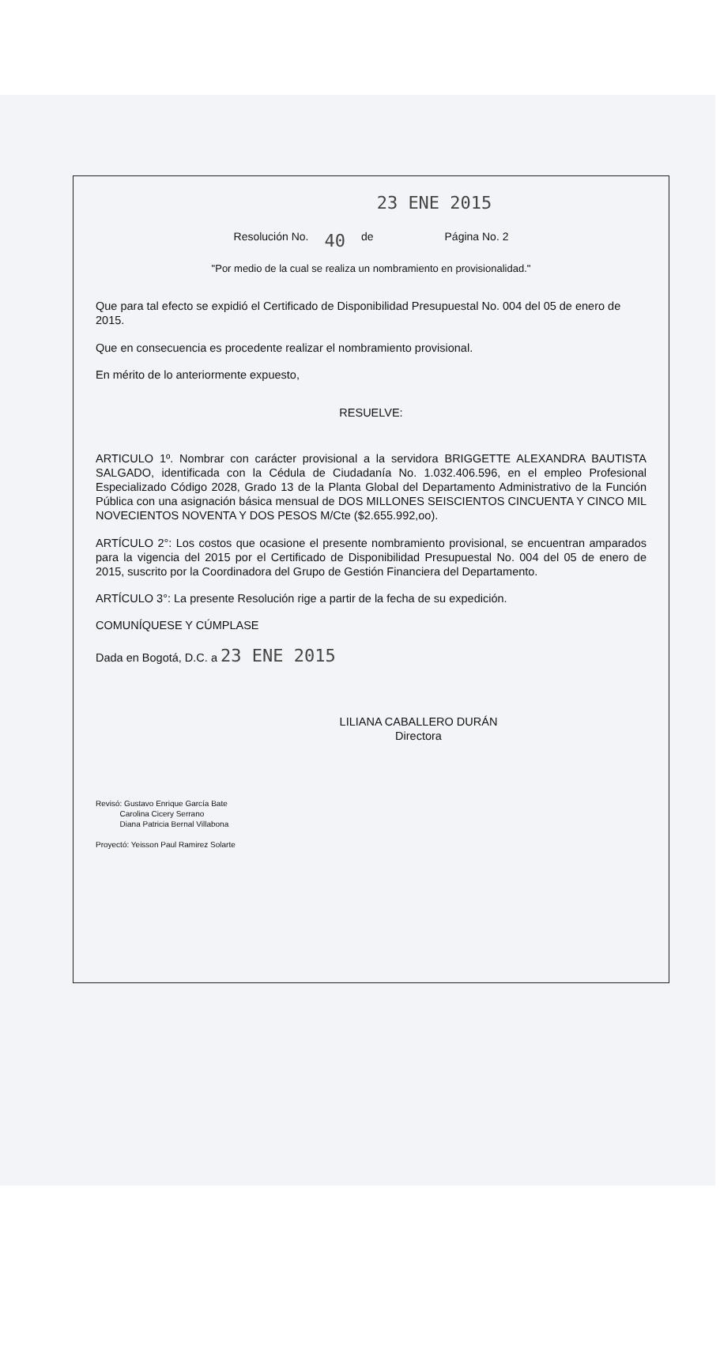23 ENE 2015
Resolución No. 40 de Página No. 2
"Por medio de la cual se realiza un nombramiento en provisionalidad."
Que para tal efecto se expidió el Certificado de Disponibilidad Presupuestal No. 004 del 05 de enero de 2015.
Que en consecuencia es procedente realizar el nombramiento provisional.
En mérito de lo anteriormente expuesto,
RESUELVE:
ARTICULO 1º. Nombrar con carácter provisional a la servidora BRIGGETTE ALEXANDRA BAUTISTA SALGADO, identificada con la Cédula de Ciudadanía No. 1.032.406.596, en el empleo Profesional Especializado Código 2028, Grado 13 de la Planta Global del Departamento Administrativo de la Función Pública con una asignación básica mensual de DOS MILLONES SEISCIENTOS CINCUENTA Y CINCO MIL NOVECIENTOS NOVENTA Y DOS PESOS M/Cte ($2.655.992,oo).
ARTÍCULO 2°: Los costos que ocasione el presente nombramiento provisional, se encuentran amparados para la vigencia del 2015 por el Certificado de Disponibilidad Presupuestal No. 004 del 05 de enero de 2015, suscrito por la Coordinadora del Grupo de Gestión Financiera del Departamento.
ARTÍCULO 3°: La presente Resolución rige a partir de la fecha de su expedición.
COMUNÍQUESE Y CÚMPLASE
Dada en Bogotá, D.C. a 23 ENE 2015
LILIANA CABALLERO DURÁN
Directora
Revisó: Gustavo Enrique García Bate
Carolina Cicery Serrano
Diana Patricia Bernal Villabona
Proyectó: Yeisson Paul Ramirez Solarte